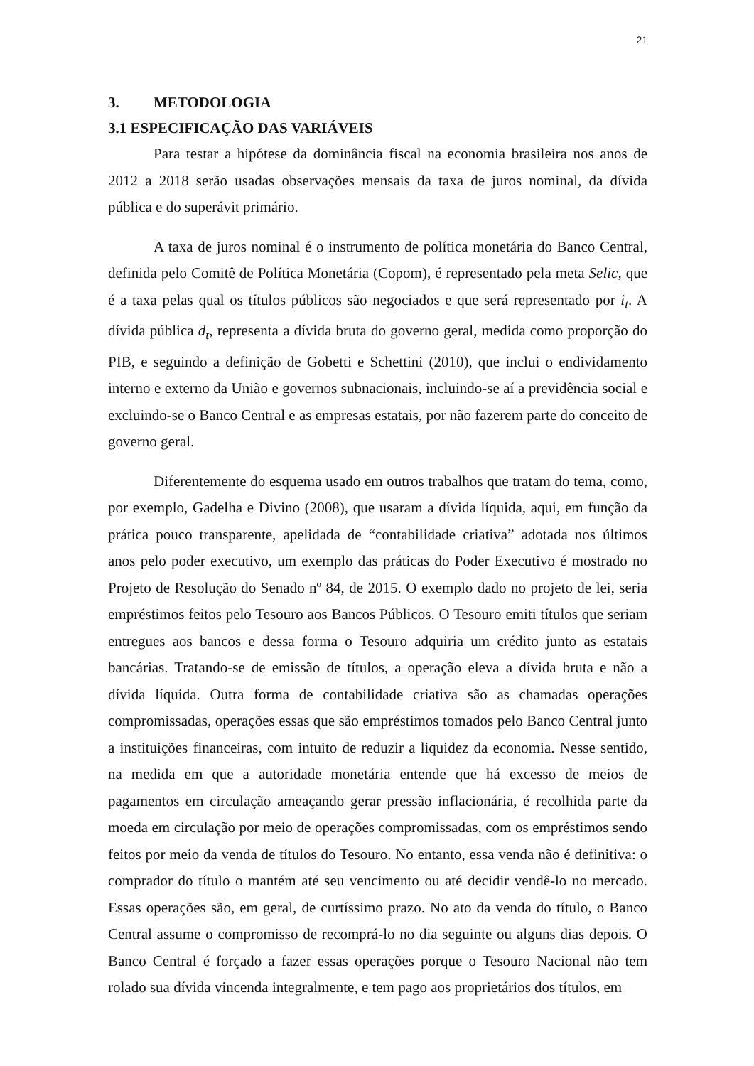21
3. METODOLOGIA
3.1 ESPECIFICAÇÃO DAS VARIÁVEIS
Para testar a hipótese da dominância fiscal na economia brasileira nos anos de 2012 a 2018 serão usadas observações mensais da taxa de juros nominal, da dívida pública e do superávit primário.
A taxa de juros nominal é o instrumento de política monetária do Banco Central, definida pelo Comitê de Política Monetária (Copom), é representado pela meta Selic, que é a taxa pelas qual os títulos públicos são negociados e que será representado por i<sub>t</sub>. A dívida pública d<sub>t</sub>, representa a dívida bruta do governo geral, medida como proporção do PIB, e seguindo a definição de Gobetti e Schettini (2010), que inclui o endividamento interno e externo da União e governos subnacionais, incluindo-se aí a previdência social e excluindo-se o Banco Central e as empresas estatais, por não fazerem parte do conceito de governo geral.
Diferentemente do esquema usado em outros trabalhos que tratam do tema, como, por exemplo, Gadelha e Divino (2008), que usaram a dívida líquida, aqui, em função da prática pouco transparente, apelidada de “contabilidade criativa” adotada nos últimos anos pelo poder executivo, um exemplo das práticas do Poder Executivo é mostrado no Projeto de Resolução do Senado nº 84, de 2015. O exemplo dado no projeto de lei, seria empréstimos feitos pelo Tesouro aos Bancos Públicos. O Tesouro emiti títulos que seriam entregues aos bancos e dessa forma o Tesouro adquiria um crédito junto as estatais bancárias. Tratando-se de emissão de títulos, a operação eleva a dívida bruta e não a dívida líquida. Outra forma de contabilidade criativa são as chamadas operações compromissadas, operações essas que são empréstimos tomados pelo Banco Central junto a instituições financeiras, com intuito de reduzir a liquidez da economia. Nesse sentido, na medida em que a autoridade monetária entende que há excesso de meios de pagamentos em circulação ameaçando gerar pressão inflacionária, é recolhida parte da moeda em circulação por meio de operações compromissadas, com os empréstimos sendo feitos por meio da venda de títulos do Tesouro. No entanto, essa venda não é definitiva: o comprador do título o mantém até seu vencimento ou até decidir vendê-lo no mercado. Essas operações são, em geral, de curtíssimo prazo. No ato da venda do título, o Banco Central assume o compromisso de recomprá-lo no dia seguinte ou alguns dias depois. O Banco Central é forçado a fazer essas operações porque o Tesouro Nacional não tem rolado sua dívida vincenda integralmente, e tem pago aos proprietários dos títulos, em